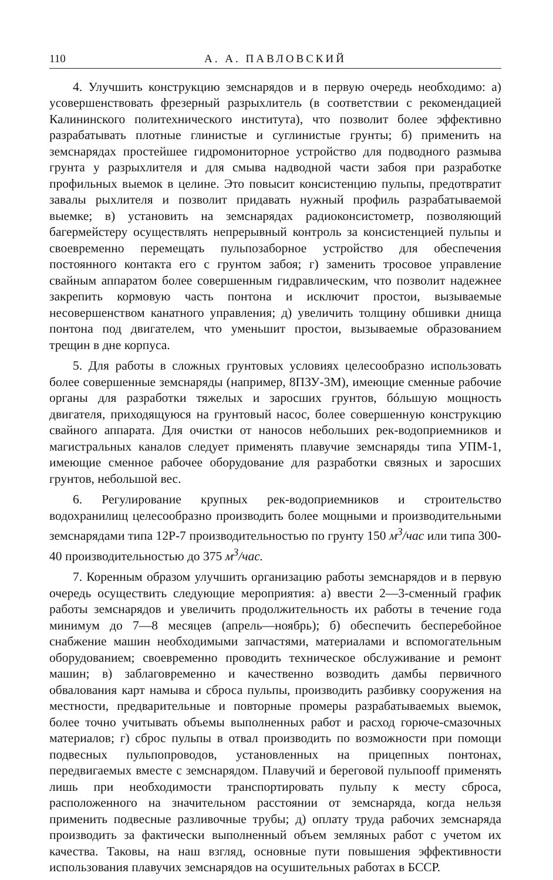110 А. А. ПАВЛОВСКИЙ
4. Улучшить конструкцию земснарядов и в первую очередь необходимо: а) усовершенствовать фрезерный разрыхлитель (в соответствии с рекомендацией Калининского политехнического института), что позволит более эффективно разрабатывать плотные глинистые и суглинистые грунты; б) применить на земснарядах простейшее гидромониторное устройство для подводного размыва грунта у разрыхлителя и для смыва надводной части забоя при разработке профильных выемок в целине. Это повысит консистенцию пульпы, предотвратит завалы рыхлителя и позволит придавать нужный профиль разрабатываемой выемке; в) установить на земснарядах радиоконсистометр, позволяющий багермейстеру осуществлять непрерывный контроль за консистенцией пульпы и своевременно перемещать пульпозаборное устройство для обеспечения постоянного контакта его с грунтом забоя; г) заменить тросовое управление свайным аппаратом более совершенным гидравлическим, что позволит надежнее закрепить кормовую часть понтона и исключит простои, вызываемые несовершенством канатного управления; д) увеличить толщину обшивки днища понтона под двигателем, что уменьшит простои, вызываемые образованием трещин в дне корпуса.
5. Для работы в сложных грунтовых условиях целесообразно использовать более совершенные земснаряды (например, 8ПЗУ-3М), имеющие сменные рабочие органы для разработки тяжелых и заросших грунтов, бóльшую мощность двигателя, приходящуюся на грунтовый насос, более совершенную конструкцию свайного аппарата. Для очистки от наносов небольших рек-водоприемников и магистральных каналов следует применять плавучие земснаряды типа УПМ-1, имеющие сменное рабочее оборудование для разработки связных и заросших грунтов, небольшой вес.
6. Регулирование крупных рек-водоприемников и строительство водохранилищ целесообразно производить более мощными и производительными земснарядами типа 12Р-7 производительностью по грунту 150 м<sup>3</sup>/час или типа 300-40 производительностью до 375 м<sup>3</sup>/час.
7. Коренным образом улучшить организацию работы земснарядов и в первую очередь осуществить следующие мероприятия: а) ввести 2—3-сменный график работы земснарядов и увеличить продолжительность их работы в течение года минимум до 7—8 месяцев (апрель—ноябрь); б) обеспечить бесперебойное снабжение машин необходимыми запчастями, материалами и вспомогательным оборудованием; своевременно проводить техническое обслуживание и ремонт машин; в) заблаговременно и качественно возводить дамбы первичного обвалования карт намыва и сброса пульпы, производить разбивку сооружения на местности, предварительные и повторные промеры разрабатываемых выемок, более точно учитывать объемы выполненных работ и расход горюче-смазочных материалов; г) сброс пульпы в отвал производить по возможности при помощи подвесных пульпопроводов, установленных на прицепных понтонах, передвигаемых вместе с земснарядом. Плавучий и береговой пульпоoff применять лишь при необходимости транспортировать пульпу к месту сброса, расположенного на значительном расстоянии от земснаряда, когда нельзя применить подвесные разливочные трубы; д) оплату труда рабочих земснаряда производить за фактически выполненный объем земляных работ с учетом их качества. Таковы, на наш взгляд, основные пути повышения эффективности использования плавучих земснарядов на осушительных работах в БССР.